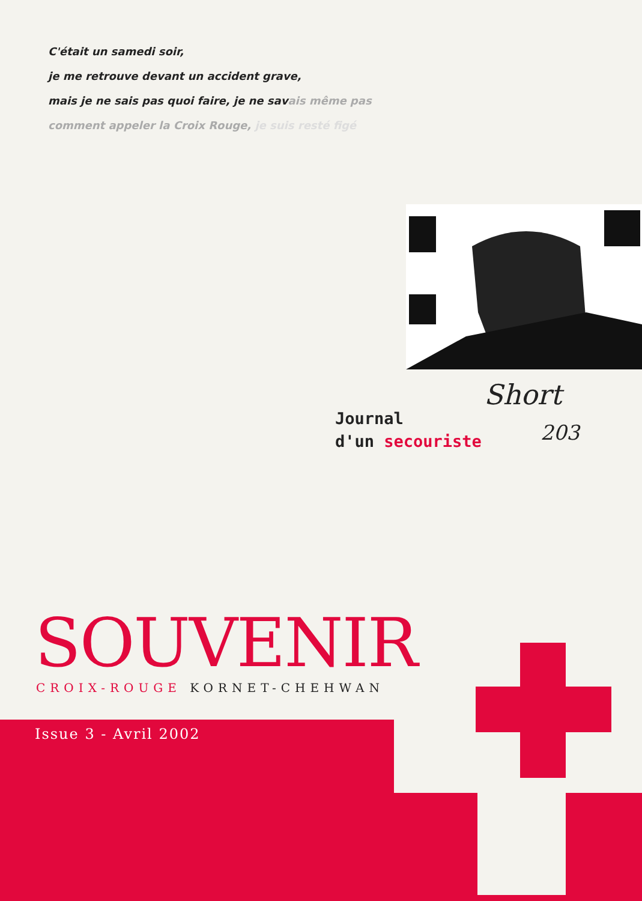C'était un samedi soir,
je me retrouve devant un accident grave,
mais je ne sais pas quoi faire, je ne savais même pas
comment appeler la Croix Rouge, je suis resté figé
Short
Journal
d'un secouriste
203
SOUVENIR
CROIX-ROUGE KORNET-CHEHWAN
Issue 3 - Avril 2002